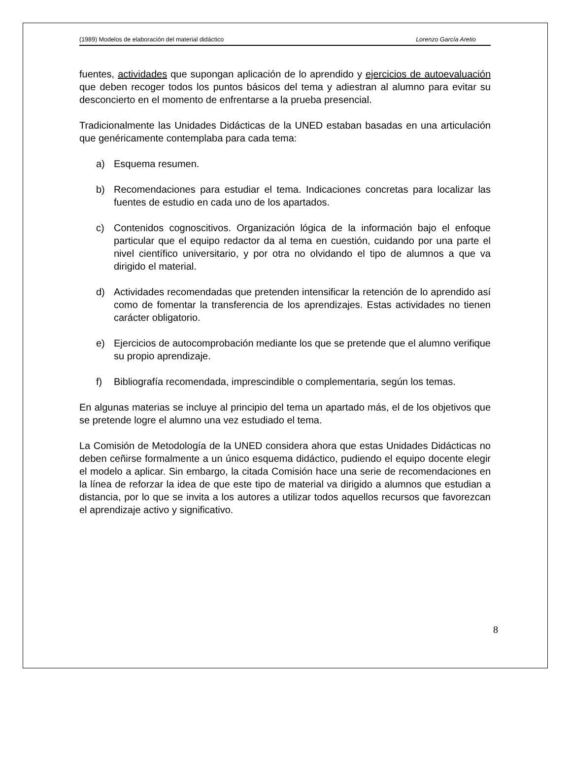(1989) Modelos de elaboración del material didáctico Lorenzo García Aretio
fuentes, actividades que supongan aplicación de lo aprendido y ejercicios de autoevaluación que deben recoger todos los puntos básicos del tema y adiestran al alumno para evitar su desconcierto en el momento de enfrentarse a la prueba presencial.
Tradicionalmente las Unidades Didácticas de la UNED estaban basadas en una articulación que genéricamente contemplaba para cada tema:
a) Esquema resumen.
b) Recomendaciones para estudiar el tema. Indicaciones concretas para localizar las fuentes de estudio en cada uno de los apartados.
c) Contenidos cognoscitivos. Organización lógica de la información bajo el enfoque particular que el equipo redactor da al tema en cuestión, cuidando por una parte el nivel científico universitario, y por otra no olvidando el tipo de alumnos a que va dirigido el material.
d) Actividades recomendadas que pretenden intensificar la retención de lo aprendido así como de fomentar la transferencia de los aprendizajes. Estas actividades no tienen carácter obligatorio.
e) Ejercicios de autocomprobación mediante los que se pretende que el alumno verifique su propio aprendizaje.
f) Bibliografía recomendada, imprescindible o complementaria, según los temas.
En algunas materias se incluye al principio del tema un apartado más, el de los objetivos que se pretende logre el alumno una vez estudiado el tema.
La Comisión de Metodología de la UNED considera ahora que estas Unidades Didácticas no deben ceñirse formalmente a un único esquema didáctico, pudiendo el equipo docente elegir el modelo a aplicar. Sin embargo, la citada Comisión hace una serie de recomendaciones en la línea de reforzar la idea de que este tipo de material va dirigido a alumnos que estudian a distancia, por lo que se invita a los autores a utilizar todos aquellos recursos que favorezcan el aprendizaje activo y significativo.
8